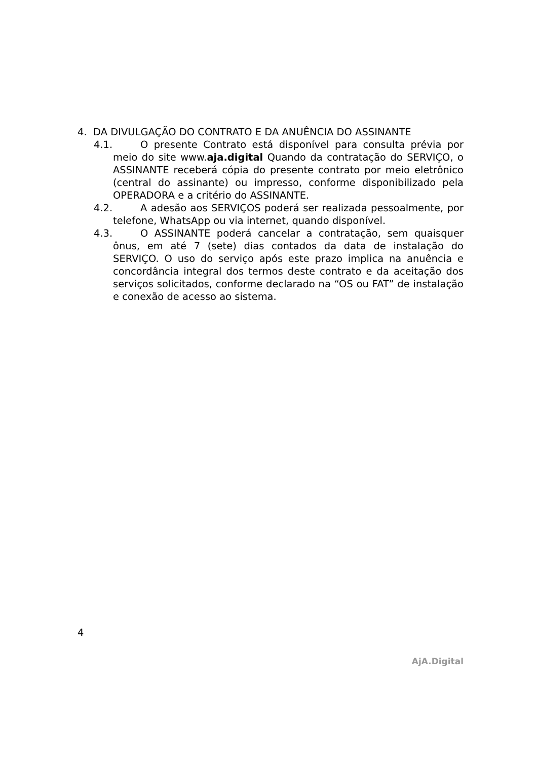4. DA DIVULGAÇÃO DO CONTRATO E DA ANUÊNCIA DO ASSINANTE
4.1. O presente Contrato está disponível para consulta prévia por meio do site www.aja.digital Quando da contratação do SERVIÇO, o ASSINANTE receberá cópia do presente contrato por meio eletrônico (central do assinante) ou impresso, conforme disponibilizado pela OPERADORA e a critério do ASSINANTE.
4.2. A adesão aos SERVIÇOS poderá ser realizada pessoalmente, por telefone, WhatsApp ou via internet, quando disponível.
4.3. O ASSINANTE poderá cancelar a contratação, sem quaisquer ônus, em até 7 (sete) dias contados da data de instalação do SERVIÇO. O uso do serviço após este prazo implica na anuência e concordância integral dos termos deste contrato e da aceitação dos serviços solicitados, conforme declarado na “OS ou FAT” de instalação e conexão de acesso ao sistema.
4
AjA.Digital